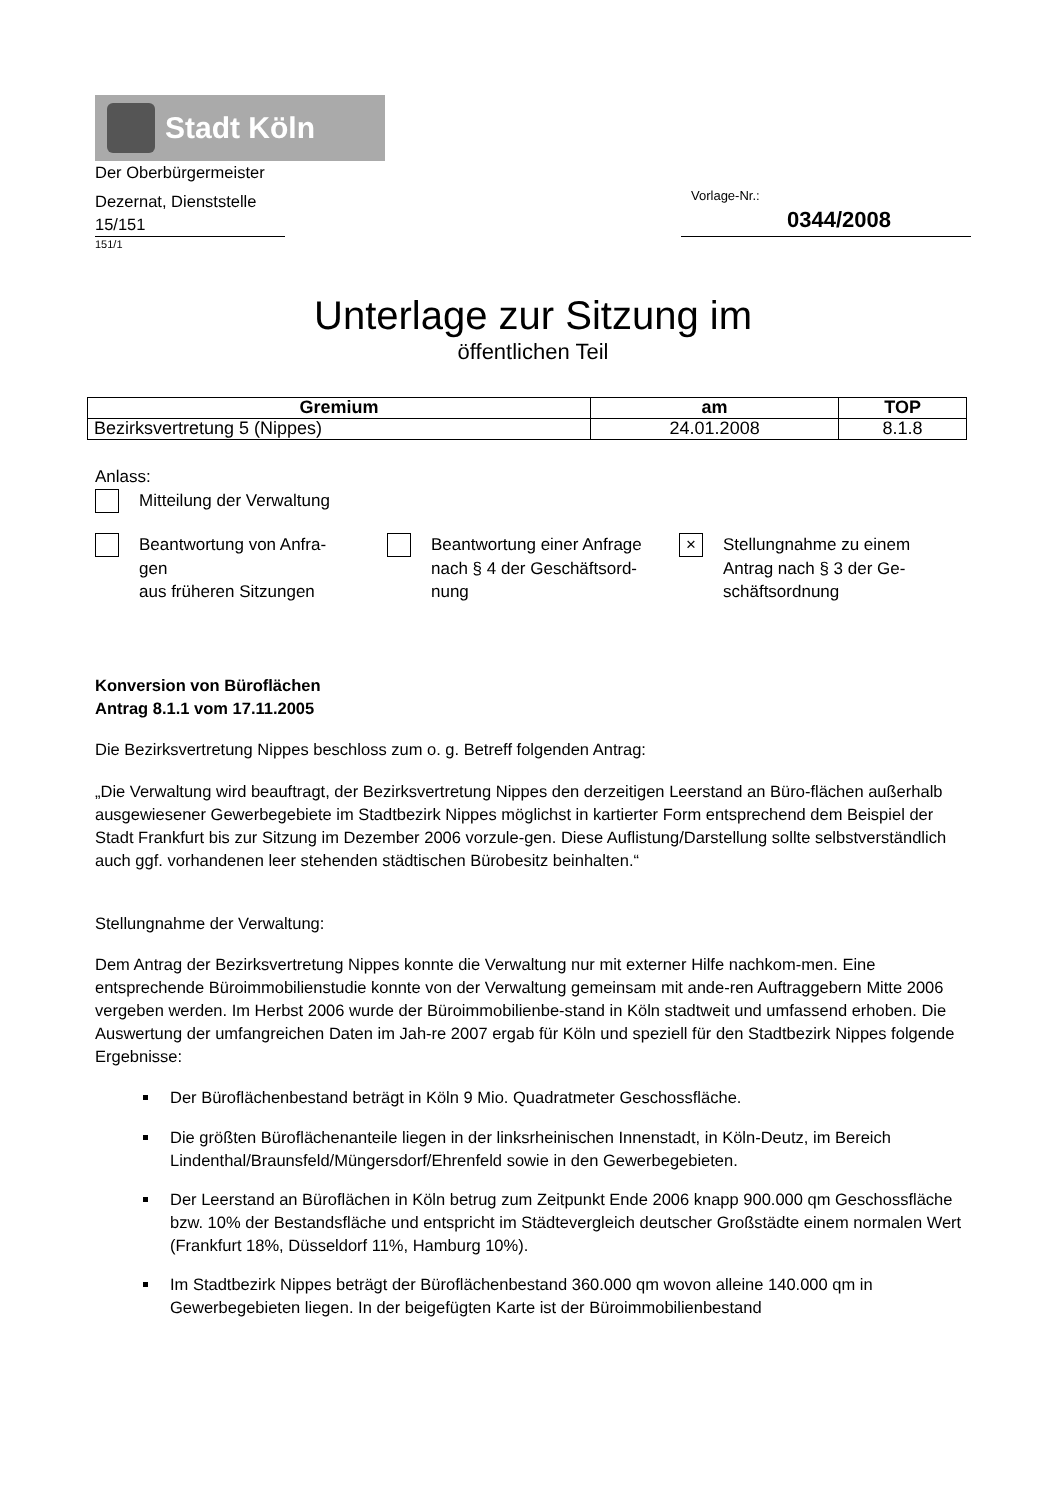Stadt Köln
Der Oberbürgermeister
Dezernat, Dienststelle
15/151
151/1
Vorlage-Nr.:
0344/2008
Unterlage zur Sitzung im
öffentlichen Teil
| Gremium | am | TOP |
| --- | --- | --- |
| Bezirksvertretung 5 (Nippes) | 24.01.2008 | 8.1.8 |
Anlass:
Mitteilung der Verwaltung
Beantwortung von Anfra-
gen
aus früheren Sitzungen
Beantwortung einer Anfrage
nach § 4 der Geschäftsord-
nung
×
Stellungnahme zu einem
Antrag nach § 3 der Ge-
schäftsordnung
Konversion von Büroflächen
Antrag 8.1.1 vom 17.11.2005
Die Bezirksvertretung Nippes beschloss zum o. g. Betreff folgenden Antrag:
„Die Verwaltung wird beauftragt, der Bezirksvertretung Nippes den derzeitigen Leerstand an Büro-flächen außerhalb ausgewiesener Gewerbegebiete im Stadtbezirk Nippes möglichst in kartierter Form entsprechend dem Beispiel der Stadt Frankfurt bis zur Sitzung im Dezember 2006 vorzule-gen. Diese Auflistung/Darstellung sollte selbstverständlich auch ggf. vorhandenen leer stehenden städtischen Bürobesitz beinhalten.“
Stellungnahme der Verwaltung:
Dem Antrag der Bezirksvertretung Nippes konnte die Verwaltung nur mit externer Hilfe nachkom-men. Eine entsprechende Büroimmobilienstudie konnte von der Verwaltung gemeinsam mit ande-ren Auftraggebern Mitte 2006 vergeben werden. Im Herbst 2006 wurde der Büroimmobilienbe-stand in Köln stadtweit und umfassend erhoben. Die Auswertung der umfangreichen Daten im Jah-re 2007 ergab für Köln und speziell für den Stadtbezirk Nippes folgende Ergebnisse:
Der Büroflächenbestand beträgt in Köln 9 Mio. Quadratmeter Geschossfläche.
Die größten Büroflächenanteile liegen in der linksrheinischen Innenstadt, in Köln-Deutz, im Bereich Lindenthal/Braunsfeld/Müngersdorf/Ehrenfeld sowie in den Gewerbegebieten.
Der Leerstand an Büroflächen in Köln betrug zum Zeitpunkt Ende 2006 knapp 900.000 qm Geschossfläche bzw. 10% der Bestandsfläche und entspricht im Städtevergleich deutscher Großstädte einem normalen Wert (Frankfurt 18%, Düsseldorf 11%, Hamburg 10%).
Im Stadtbezirk Nippes beträgt der Büroflächenbestand 360.000 qm wovon alleine 140.000 qm in Gewerbegebieten liegen. In der beigefügten Karte ist der Büroimmobilienbestand